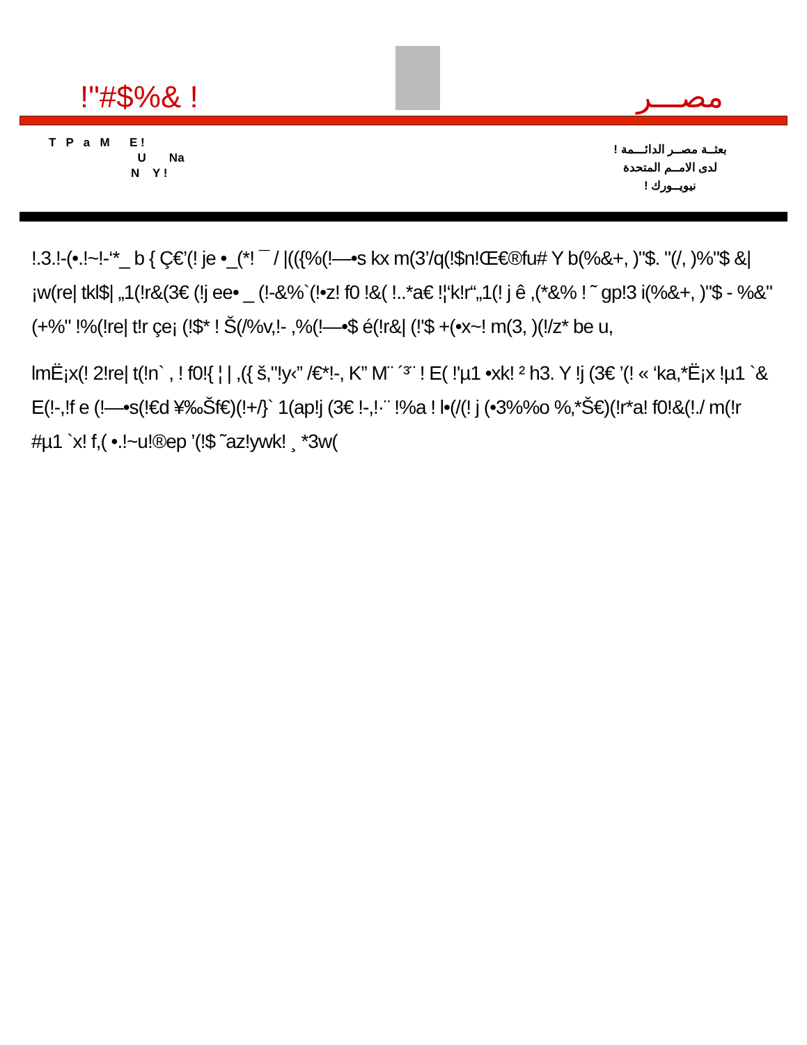!"#$%& !
مصـــر
T P a M E !
U Na
N Y !
بعثــة مصــر الدائـــمة !
لدى الامــم المتحدة
نيويــورك !
!.3.!-(•.!~!-‘*_ b { Ç€’(! je •_(*! ¯ / |(({%(!—•s kx m(3’/q(!$n!Œ€®fu# Y b(%&+, )"$. "(/, )%"$ &| ¡w(re| tkl$| „1(!r&(3€ (!j ee• _ (!-&%`(!•z! f0 !&( !..*a€ !¦‘k!r“„1(! j ê ,(*&% ! ˜ gp!3 i(%&+, )"$ - %&"(+%" !%(!re| t!r çe¡ (!$* ! Š(/%v,!- ,%(!—•$ é(!r&| (!'$ +(•x~! m(3, )(!/z* be u,
lmË¡x(! 2!re| t(!n` , ! f0!{ ¦ | ,({ š,"!y‹” /€*!-, K” M¨ ´³¨ ! E( !'µ1 •xk! ² h3. Y !j (3€ ’(! « ‘ka,*Ë¡x !µ1 `& E(!-,!f e (!—•s(!€d ¥‰Šf€)(!+/}` 1(ap!j (3€ !-,!·¨ !%a ! l•(/(! j (•3%%o %‚*Š€)(!r*a! f0!&(!./ m(!r #µ1 `x! f,( •.!~u!®ep ’(!$ ˜az!ywk! ¸ *3w(